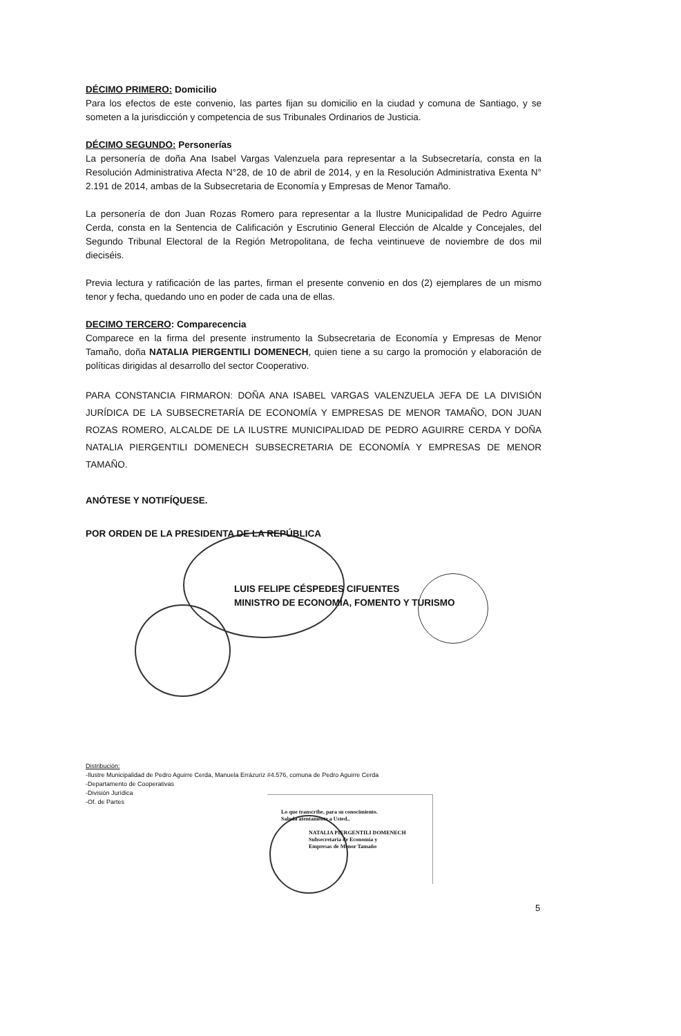DÉCIMO PRIMERO: Domicilio
Para los efectos de este convenio, las partes fijan su domicilio en la ciudad y comuna de Santiago, y se someten a la jurisdicción y competencia de sus Tribunales Ordinarios de Justicia.
DÉCIMO SEGUNDO: Personerías
La personería de doña Ana Isabel Vargas Valenzuela para representar a la Subsecretaría, consta en la Resolución Administrativa Afecta N°28, de 10 de abril de 2014, y en la Resolución Administrativa Exenta N° 2.191 de 2014, ambas de la Subsecretaria de Economía y Empresas de Menor Tamaño.
La personería de don Juan Rozas Romero para representar a la Ilustre Municipalidad de Pedro Aguirre Cerda, consta en la Sentencia de Calificación y Escrutinio General Elección de Alcalde y Concejales, del Segundo Tribunal Electoral de la Región Metropolitana, de fecha veintinueve de noviembre de dos mil dieciséis.
Previa lectura y ratificación de las partes, firman el presente convenio en dos (2) ejemplares de un mismo tenor y fecha, quedando uno en poder de cada una de ellas.
DECIMO TERCERO: Comparecencia
Comparece en la firma del presente instrumento la Subsecretaria de Economía y Empresas de Menor Tamaño, doña NATALIA PIERGENTILI DOMENECH, quien tiene a su cargo la promoción y elaboración de políticas dirigidas al desarrollo del sector Cooperativo.
PARA CONSTANCIA FIRMARON: DOÑA ANA ISABEL VARGAS VALENZUELA JEFA DE LA DIVISIÓN JURÍDICA DE LA SUBSECRETARÍA DE ECONOMÍA Y EMPRESAS DE MENOR TAMAÑO, DON JUAN ROZAS ROMERO, ALCALDE DE LA ILUSTRE MUNICIPALIDAD DE PEDRO AGUIRRE CERDA Y DOÑA NATALIA PIERGENTILI DOMENECH SUBSECRETARIA DE ECONOMÍA Y EMPRESAS DE MENOR TAMAÑO.
ANÓTESE Y NOTIFÍQUESE.
POR ORDEN DE LA PRESIDENTA DE LA REPÚBLICA
LUIS FELIPE CÉSPEDES CIFUENTES
MINISTRO DE ECONOMÍA, FOMENTO Y TURISMO
Distribución:
-Ilustre Municipalidad de Pedro Aguirre Cerda, Manuela Errázuriz #4.576, comuna de Pedro Aguirre Cerda
-Departamento de Cooperativas
-División Jurídica
-Of. de Partes
Lo que transcribe, para su conocimiento.
Saluda atentamente a Usted.,
NATALIA PIERGENTILI DOMENECH
Subsecretaria de Economía y
Empresas de Menor Tamaño
5